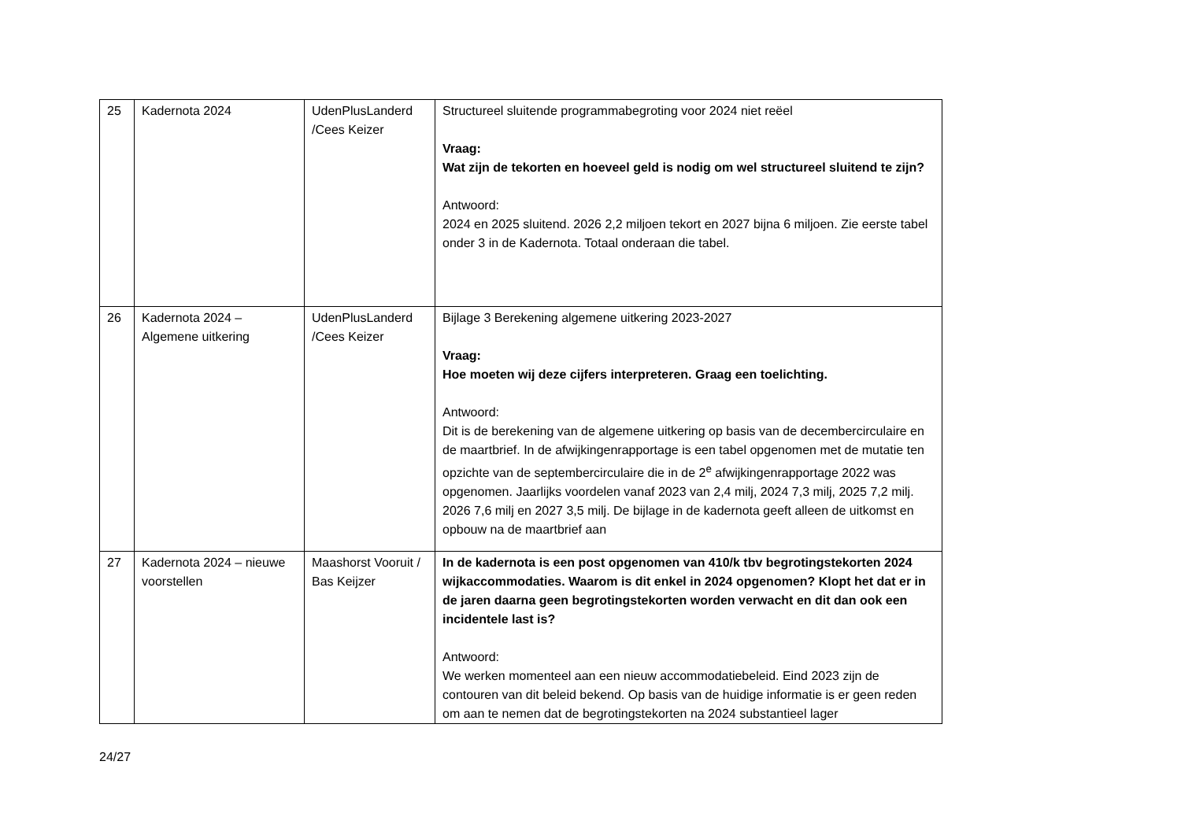| 25 | Kadernota 2024 | UdenPlusLanderd /Cees Keizer | Structureel sluitende programmabegroting voor 2024 niet reëel Vraag: Wat zijn de tekorten en hoeveel geld is nodig om wel structureel sluitend te zijn? Antwoord: 2024 en 2025 sluitend. 2026 2,2 miljoen tekort en 2027 bijna 6 miljoen. Zie eerste tabel onder 3 in de Kadernota. Totaal onderaan die tabel. |
| 26 | Kadernota 2024 – Algemene uitkering | UdenPlusLanderd /Cees Keizer | Bijlage 3 Berekening algemene uitkering 2023-2027 Vraag: Hoe moeten wij deze cijfers interpreteren. Graag een toelichting. Antwoord: Dit is de berekening van de algemene uitkering op basis van de decembercirculaire en de maartbrief. In de afwijkingenrapportage is een tabel opgenomen met de mutatie ten opzichte van de septembercirculaire die in de 2<sup>e</sup> afwijkingenrapportage 2022 was opgenomen. Jaarlijks voordelen vanaf 2023 van 2,4 milj, 2024 7,3 milj, 2025 7,2 milj. 2026 7,6 milj en 2027 3,5 milj. De bijlage in de kadernota geeft alleen de uitkomst en opbouw na de maartbrief aan |
| 27 | Kadernota 2024 – nieuwe voorstellen | Maashorst Vooruit / Bas Keijzer | In de kadernota is een post opgenomen van 410/k tbv begrotingstekorten 2024 wijkaccommodaties. Waarom is dit enkel in 2024 opgenomen? Klopt het dat er in de jaren daarna geen begrotingstekorten worden verwacht en dit dan ook een incidentele last is? Antwoord: We werken momenteel aan een nieuw accommodatiebeleid. Eind 2023 zijn de contouren van dit beleid bekend. Op basis van de huidige informatie is er geen reden om aan te nemen dat de begrotingstekorten na 2024 substantieel lager |
24/27